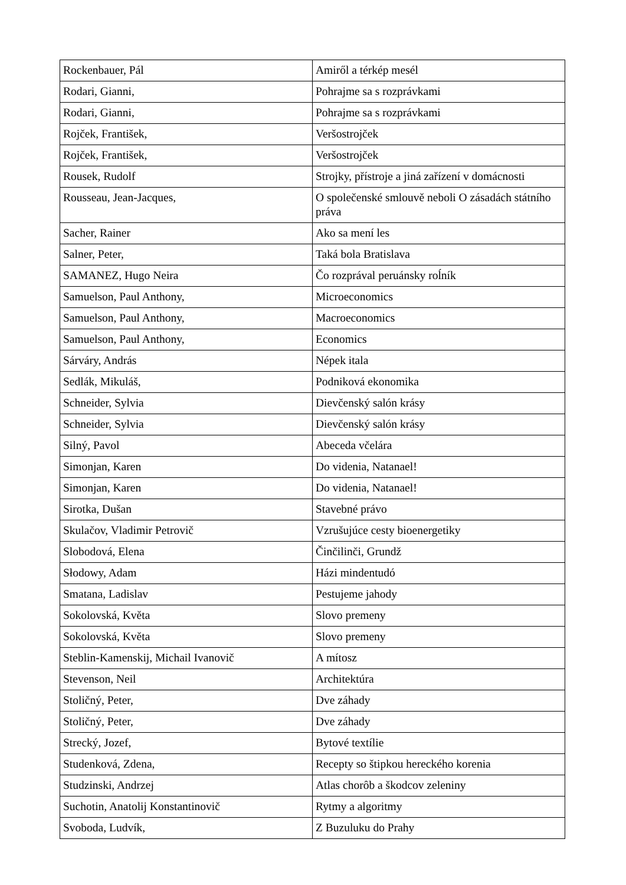| Rockenbauer, Pál | Amiről a térkép mesél |
| Rodari, Gianni, | Pohrajme sa s rozprávkami |
| Rodari, Gianni, | Pohrajme sa s rozprávkami |
| Rojček, František, | Veršostrojček |
| Rojček, František, | Veršostrojček |
| Rousek, Rudolf | Strojky, přístroje a jiná zařízení v domácnosti |
| Rousseau, Jean-Jacques, | O společenské smlouvě neboli O zásadách státního práva |
| Sacher, Rainer | Ako sa mení les |
| Salner, Peter, | Taká bola Bratislava |
| SAMANEZ, Hugo Neira | Čo rozprával peruánsky roĺník |
| Samuelson, Paul Anthony, | Microeconomics |
| Samuelson, Paul Anthony, | Macroeconomics |
| Samuelson, Paul Anthony, | Economics |
| Sárváry, András | Népek itala |
| Sedlák, Mikuláš, | Podniková ekonomika |
| Schneider, Sylvia | Dievčenský salón krásy |
| Schneider, Sylvia | Dievčenský salón krásy |
| Silný, Pavol | Abeceda včelára |
| Simonjan, Karen | Do videnia, Natanael! |
| Simonjan, Karen | Do videnia, Natanael! |
| Sirotka, Dušan | Stavebné právo |
| Skulačov, Vladimir Petrovič | Vzrušujúce cesty bioenergetiky |
| Slobodová, Elena | Činčilinči, Grundž |
| Słodowy, Adam | Házi mindentudó |
| Smatana, Ladislav | Pestujeme jahody |
| Sokolovská, Květa | Slovo premeny |
| Sokolovská, Květa | Slovo premeny |
| Steblin-Kamenskij, Michail Ivanovič | A mítosz |
| Stevenson, Neil | Architektúra |
| Stoličný, Peter, | Dve záhady |
| Stoličný, Peter, | Dve záhady |
| Strecký, Jozef, | Bytové textílie |
| Studenková, Zdena, | Recepty so štipkou hereckého korenia |
| Studzinski, Andrzej | Atlas chorôb a škodcov zeleniny |
| Suchotin, Anatolij Konstantinovič | Rytmy a algoritmy |
| Svoboda, Ludvík, | Z Buzuluku do Prahy |